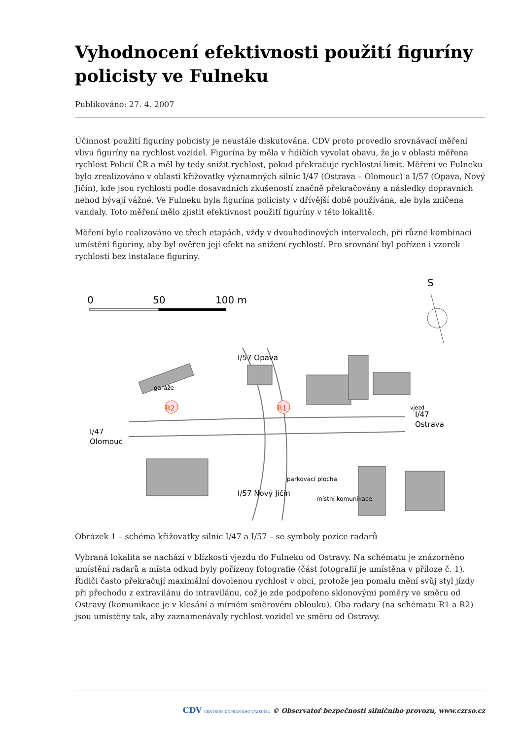Vyhodnocení efektivnosti použití figuríny policisty ve Fulneku
Publikováno: 27. 4. 2007
Účinnost použití figuríny policisty je neustále diskutována. CDV proto provedlo srovnávací měření vlivu figuríny na rychlost vozidel. Figurína by měla v řidičích vyvolat obavu, že je v oblasti měřena rychlost Policií ČR a měl by tedy snížit rychlost, pokud překračuje rychlostní limit. Měření ve Fulneku bylo zrealizováno v oblasti křižovatky významných silnic I/47 (Ostrava – Olomouc) a I/57 (Opava, Nový Jičín), kde jsou rychlosti podle dosavadních zkušeností značně překračovány a následky dopravních nehod bývají vážné. Ve Fulneku byla figurína policisty v dřívější době používána, ale byla zničena vandaly. Toto měření mělo zjistit efektivnost použití figuríny v této lokalitě.
Měření bylo realizováno ve třech etapách, vždy v dvouhodinových intervalech, při různé kombinaci umístění figuríny, aby byl ověřen její efekt na snížení rychlostí. Pro srovnání byl pořízen i vzorek rychlostí bez instalace figuríny.
0
50
100 m
S
R2
R1
I/47
Olomouc
I/47
Ostrava
I/57 Opava
I/57 Nový Jičín
garáže
vjezd
parkovací plocha
místní komunikace
Obrázek 1 – schéma křižovatky silnic I/47 a I/57 – se symboly pozice radarů
Vybraná lokalita se nachází v blízkosti vjezdu do Fulneku od Ostravy. Na schématu je znázorněno umístění radarů a místa odkud byly pořízeny fotografie (část fotografií je umístěna v příloze č. 1). Řidiči často překračují maximální dovolenou rychlost v obci, protože jen pomalu mění svůj styl jízdy při přechodu z extravilánu do intravilánu, což je zde podpořeno sklonovými poměry ve směru od Ostravy (komunikace je v klesání a mírném směrovém oblouku). Oba radary (na schématu R1 a R2) jsou umístěny tak, aby zaznamenávaly rychlost vozidel ve směru od Ostravy.
CDV CENTRUM DOPRAVNÍHO VÝZKUMU © Observatoř bezpečnosti silničního provozu, www.czrso.cz